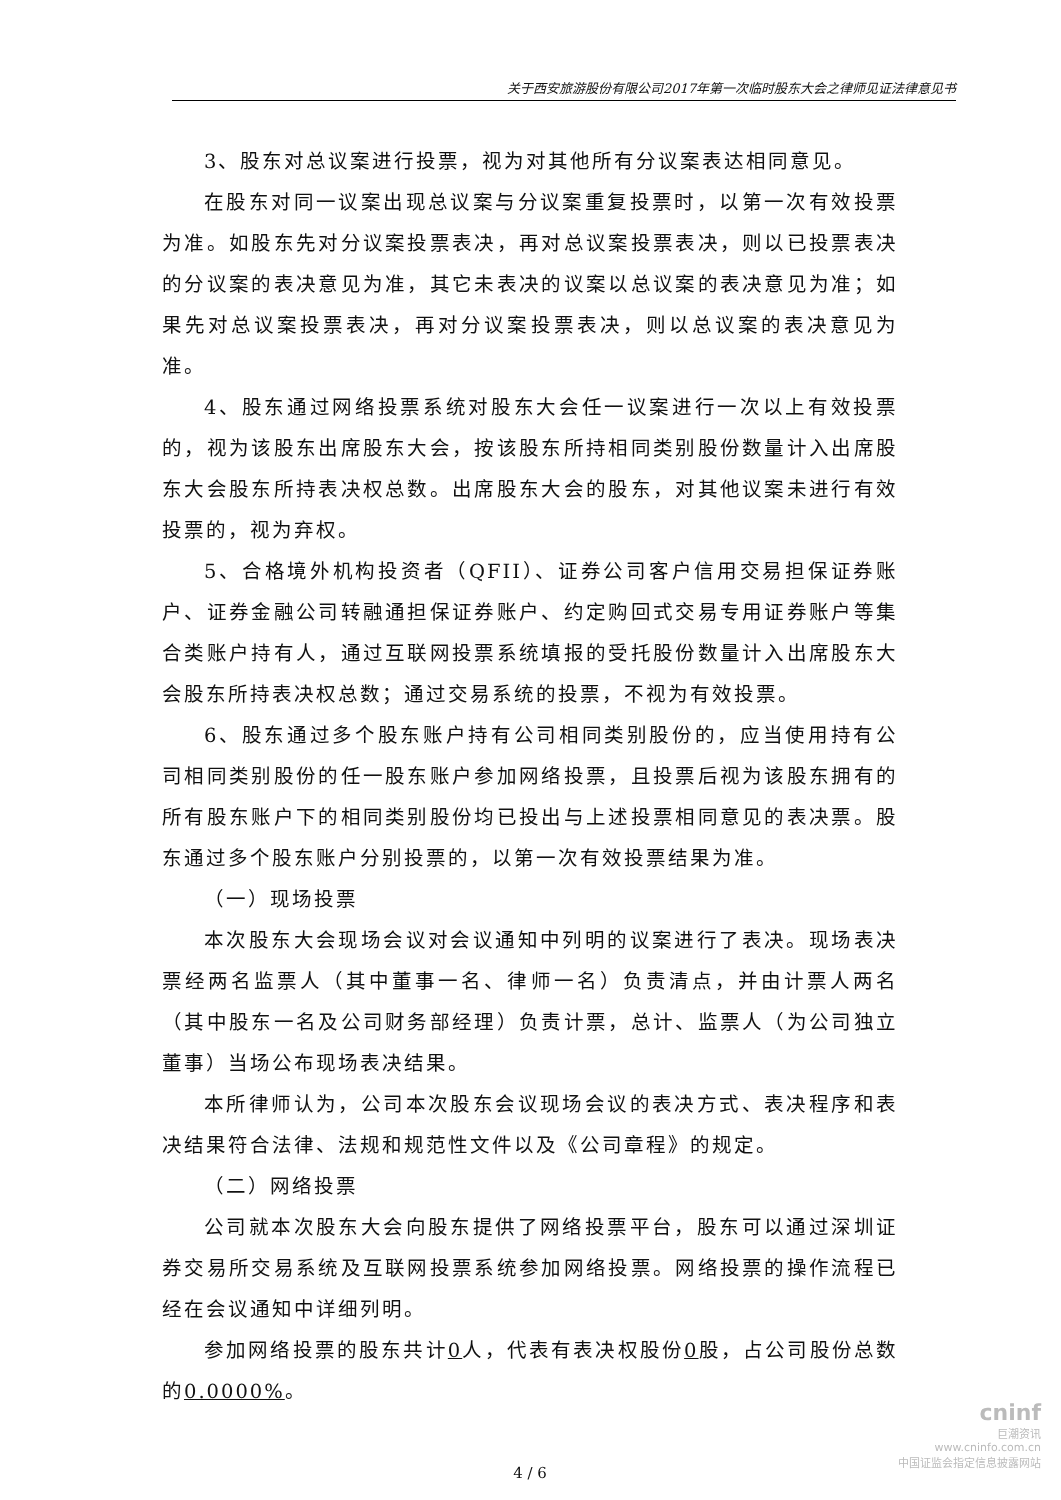关于西安旅游股份有限公司2017年第一次临时股东大会之律师见证法律意见书
3、股东对总议案进行投票，视为对其他所有分议案表达相同意见。
在股东对同一议案出现总议案与分议案重复投票时，以第一次有效投票为准。如股东先对分议案投票表决，再对总议案投票表决，则以已投票表决的分议案的表决意见为准，其它未表决的议案以总议案的表决意见为准；如果先对总议案投票表决，再对分议案投票表决，则以总议案的表决意见为准。
4、股东通过网络投票系统对股东大会任一议案进行一次以上有效投票的，视为该股东出席股东大会，按该股东所持相同类别股份数量计入出席股东大会股东所持表决权总数。出席股东大会的股东，对其他议案未进行有效投票的，视为弃权。
5、合格境外机构投资者（QFII）、证券公司客户信用交易担保证券账户、证券金融公司转融通担保证券账户、约定购回式交易专用证券账户等集合类账户持有人，通过互联网投票系统填报的受托股份数量计入出席股东大会股东所持表决权总数；通过交易系统的投票，不视为有效投票。
6、股东通过多个股东账户持有公司相同类别股份的，应当使用持有公司相同类别股份的任一股东账户参加网络投票，且投票后视为该股东拥有的所有股东账户下的相同类别股份均已投出与上述投票相同意见的表决票。股东通过多个股东账户分别投票的，以第一次有效投票结果为准。
（一）现场投票
本次股东大会现场会议对会议通知中列明的议案进行了表决。现场表决票经两名监票人（其中董事一名、律师一名）负责清点，并由计票人两名（其中股东一名及公司财务部经理）负责计票，总计、监票人（为公司独立董事）当场公布现场表决结果。
本所律师认为，公司本次股东会议现场会议的表决方式、表决程序和表决结果符合法律、法规和规范性文件以及《公司章程》的规定。
（二）网络投票
公司就本次股东大会向股东提供了网络投票平台，股东可以通过深圳证券交易所交易系统及互联网投票系统参加网络投票。网络投票的操作流程已经在会议通知中详细列明。
参加网络投票的股东共计0人，代表有表决权股份0股，占公司股份总数的0.0000%。
4 / 6
cninf
巨潮资讯
www.cninfo.com.cn
中国证监会指定信息披露网站